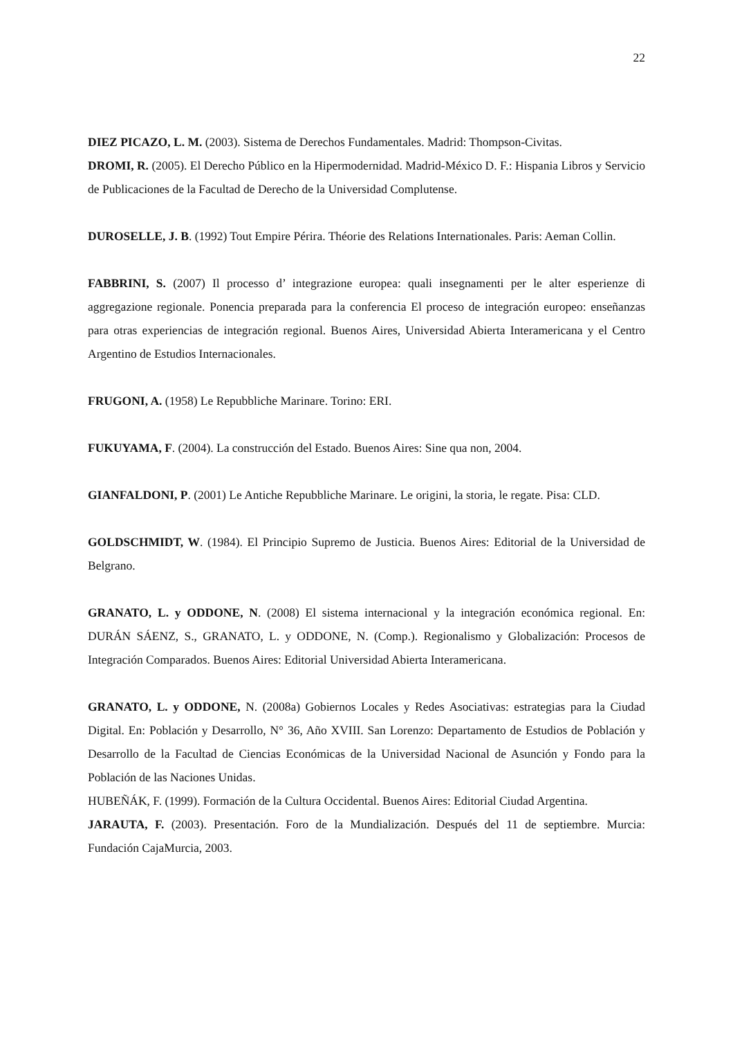22
DIEZ PICAZO, L. M. (2003). Sistema de Derechos Fundamentales. Madrid: Thompson-Civitas.
DROMI, R. (2005). El Derecho Público en la Hipermodernidad. Madrid-México D. F.: Hispania Libros y Servicio de Publicaciones de la Facultad de Derecho de la Universidad Complutense.
DUROSELLE, J. B. (1992) Tout Empire Périra. Théorie des Relations Internationales. Paris: Aeman Collin.
FABBRINI, S. (2007) Il processo d’ integrazione europea: quali insegnamenti per le alter esperienze di aggregazione regionale. Ponencia preparada para la conferencia El proceso de integración europeo: enseñanzas para otras experiencias de integración regional. Buenos Aires, Universidad Abierta Interamericana y el Centro Argentino de Estudios Internacionales.
FRUGONI, A. (1958) Le Repubbliche Marinare. Torino: ERI.
FUKUYAMA, F. (2004). La construcción del Estado. Buenos Aires: Sine qua non, 2004.
GIANFALDONI, P. (2001) Le Antiche Repubbliche Marinare. Le origini, la storia, le regate. Pisa: CLD.
GOLDSCHMIDT, W. (1984). El Principio Supremo de Justicia. Buenos Aires: Editorial de la Universidad de Belgrano.
GRANATO, L. y ODDONE, N. (2008) El sistema internacional y la integración económica regional. En: DURÁN SÁENZ, S., GRANATO, L. y ODDONE, N. (Comp.). Regionalismo y Globalización: Procesos de Integración Comparados. Buenos Aires: Editorial Universidad Abierta Interamericana.
GRANATO, L. y ODDONE, N. (2008a) Gobiernos Locales y Redes Asociativas: estrategias para la Ciudad Digital. En: Población y Desarrollo, N° 36, Año XVIII. San Lorenzo: Departamento de Estudios de Población y Desarrollo de la Facultad de Ciencias Económicas de la Universidad Nacional de Asunción y Fondo para la Población de las Naciones Unidas.
HUBEÑÁK, F. (1999). Formación de la Cultura Occidental. Buenos Aires: Editorial Ciudad Argentina.
JARAUTA, F. (2003). Presentación. Foro de la Mundialización. Después del 11 de septiembre. Murcia: Fundación CajaMurcia, 2003.